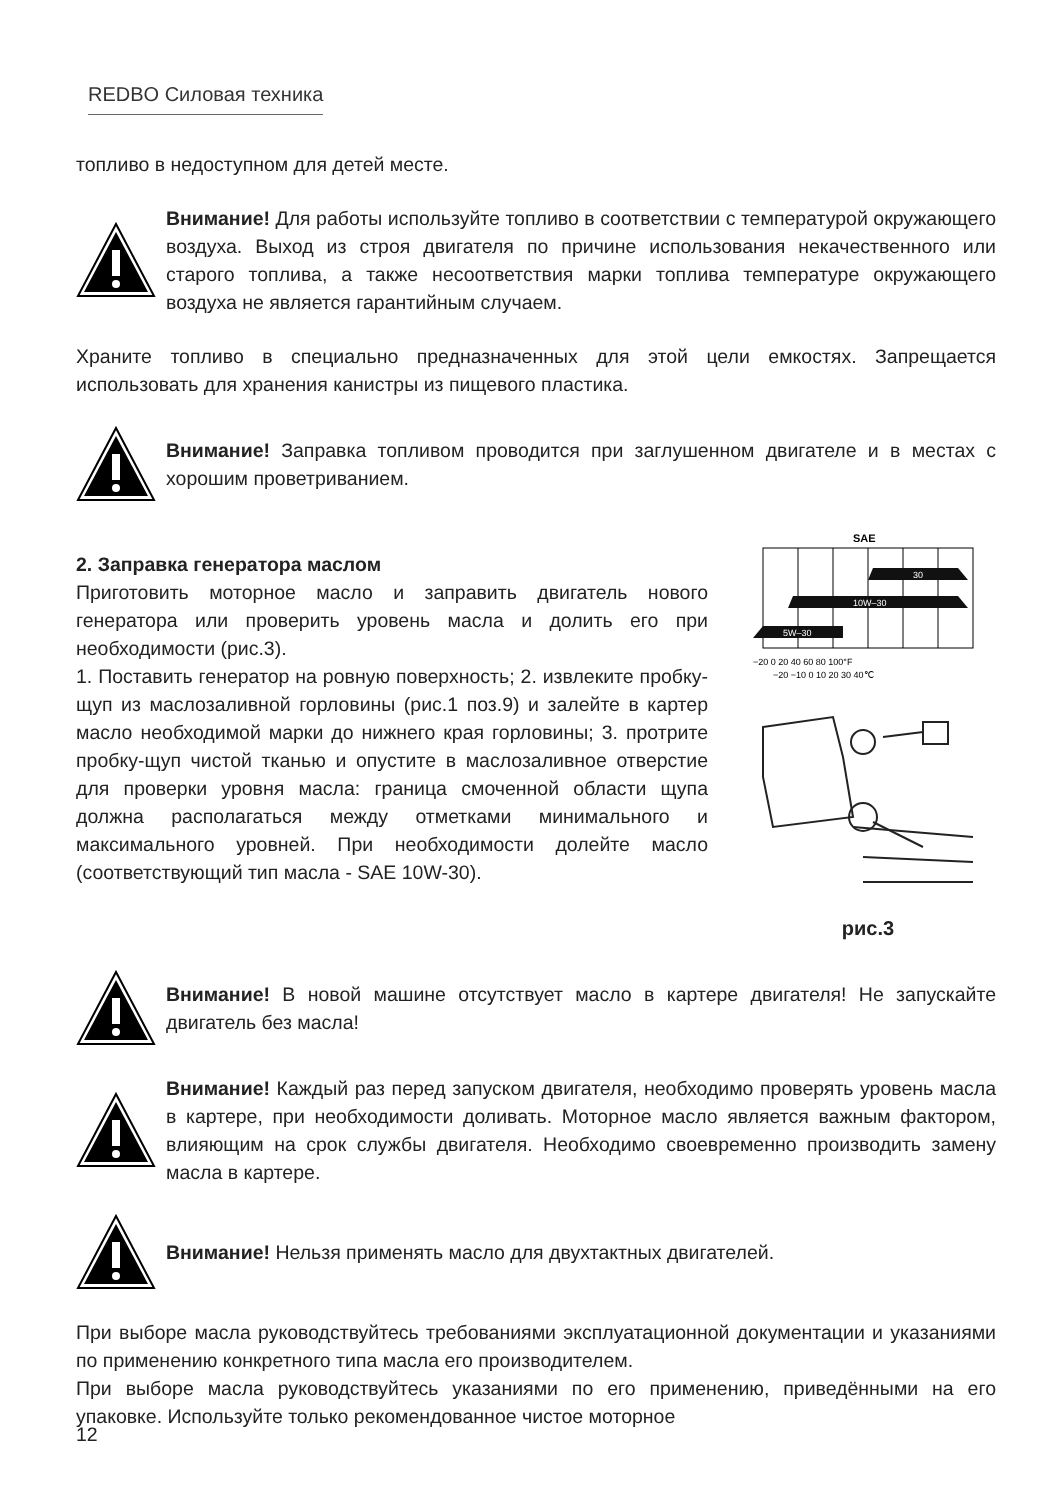REDBO Силовая техника
топливо в недоступном для детей месте.
Внимание! Для работы используйте топливо в соответствии с температурой окружающего воздуха. Выход из строя двигателя по причине использования некачественного или старого топлива, а также несоответствия марки топлива температуре окружающего воздуха не является гарантийным случаем.
Храните топливо в специально предназначенных для этой цели емкостях. Запрещается использовать для хранения канистры из пищевого пластика.
Внимание! Заправка топливом проводится при заглушенном двигателе и в местах с хорошим проветриванием.
2. Заправка генератора маслом
Приготовить моторное масло и заправить двигатель нового генератора или проверить уровень масла и долить его при необходимости (рис.3).
1. Поставить генератор на ровную поверхность; 2. извлеките пробку-щуп из маслозаливной горловины (рис.1 поз.9) и залейте в картер масло необходимой марки до нижнего края горловины; 3. протрите пробку-щуп чистой тканью и опустите в маслозаливное отверстие для проверки уровня масла: граница смоченной области щупа должна располагаться между отметками минимального и максимального уровней. При необходимости долейте масло (соответствующий тип масла - SAE 10W-30).
SAE
30
10W–30
5W–30
−20 0 20 40 60 80 100°F
−20 −10 0 10 20 30 40℃
рис.3
Внимание! В новой машине отсутствует масло в картере двигателя! Не запускайте двигатель без масла!
Внимание! Каждый раз перед запуском двигателя, необходимо проверять уровень масла в картере, при необходимости доливать. Моторное масло является важным фактором, влияющим на срок службы двигателя. Необходимо своевременно производить замену масла в картере.
Внимание! Нельзя применять масло для двухтактных двигателей.
При выборе масла руководствуйтесь требованиями эксплуатационной документации и указаниями по применению конкретного типа масла его производителем.
При выборе масла руководствуйтесь указаниями по его применению, приведёнными на его упаковке. Используйте только рекомендованное чистое моторное
12